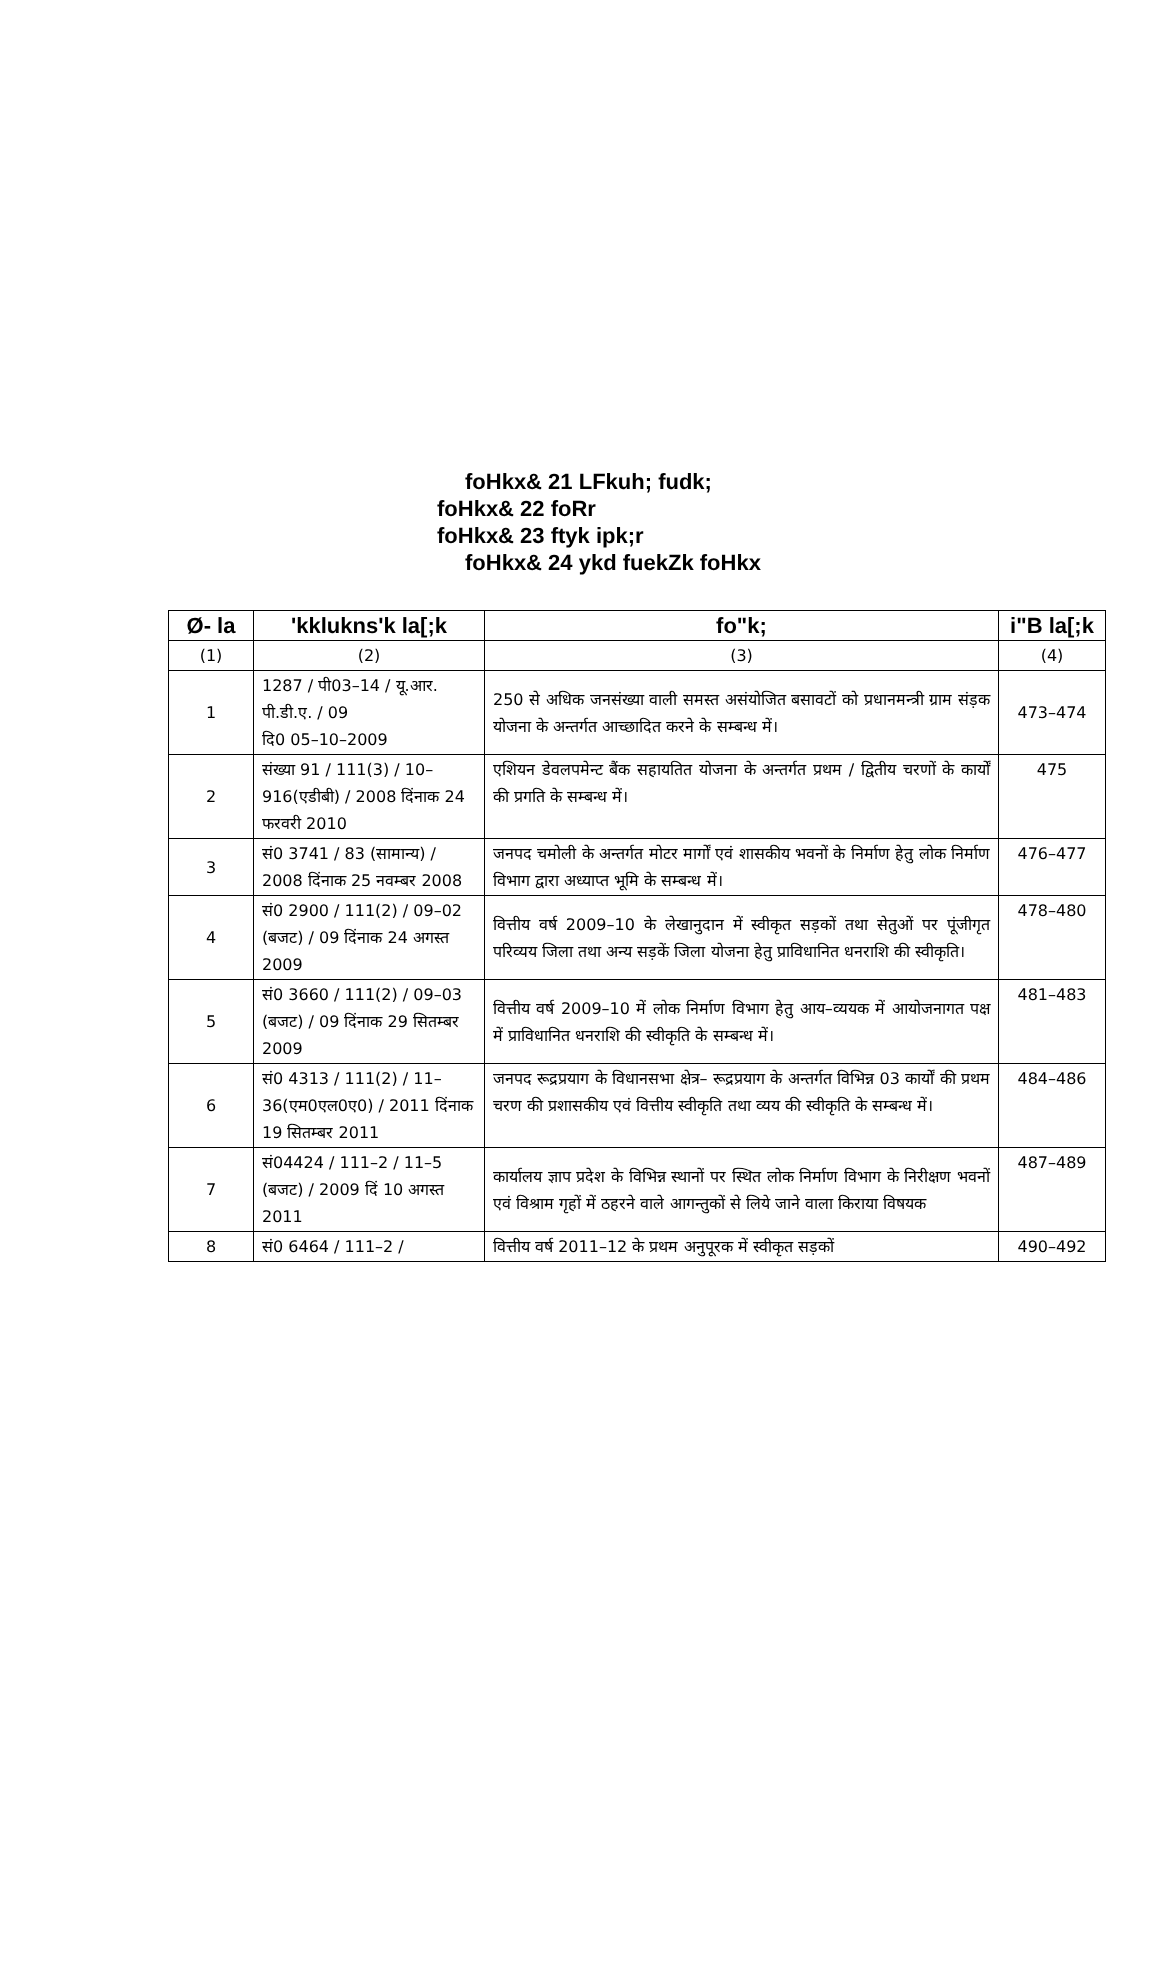foHkx& 21 LFkuh; fudk;
foHkx& 22 foRr
foHkx& 23 ftyk ipk;r
foHkx& 24 ykd fuekZk foHkx
| Ø- la | 'kklukns'k la[;k | fo"k; | i"B la[;k |
| --- | --- | --- | --- |
| (1) | (2) | (3) | (4) |
| 1 | 1287 / पी03–14 / यू.आर. पी.डी.ए. / 09 दि0 05–10–2009 | 250 से अधिक जनसंख्या वाली समस्त असंयोजित बसावटों को प्रधानमन्त्री ग्राम संड़क योजना के अन्तर्गत आच्छादित करने के सम्बन्ध में। | 473–474 |
| 2 | संख्या 91 / 111(3) / 10–916(एडीबी) / 2008 दिंनाक 24 फरवरी 2010 | एशियन डेवलपमेन्ट बैंक सहायतित योजना के अन्तर्गत प्रथम / द्वितीय चरणों के कार्यों की प्रगति के सम्बन्ध में। | 475 |
| 3 | सं0 3741 / 83 (सामान्य) / 2008 दिंनाक 25 नवम्बर 2008 | जनपद चमोली के अन्तर्गत मोटर मार्गों एवं शासकीय भवनों के निर्माण हेतु लोक निर्माण विभाग द्वारा अध्याप्त भूमि के सम्बन्ध में। | 476–477 |
| 4 | सं0 2900 / 111(2) / 09–02 (बजट) / 09 दिंनाक 24 अगस्त 2009 | वित्तीय वर्ष 2009–10 के लेखानुदान में स्वीकृत सड़कों तथा सेतुओं पर पूंजीगृत परिव्यय जिला तथा अन्य सड़कें जिला योजना हेतु प्राविधानित धनराशि की स्वीकृति। | 478–480 |
| 5 | सं0 3660 / 111(2) / 09–03 (बजट) / 09 दिंनाक 29 सितम्बर 2009 | वित्तीय वर्ष 2009–10 में लोक निर्माण विभाग हेतु आय–व्ययक में आयोजनागत पक्ष में प्राविधानित धनराशि की स्वीकृति के सम्बन्ध में। | 481–483 |
| 6 | सं0 4313 / 111(2) / 11–36(एम0एल0ए0) / 2011 दिंनाक 19 सितम्बर 2011 | जनपद रूद्रप्रयाग के विधानसभा क्षेत्र– रूद्रप्रयाग के अन्तर्गत विभिन्न 03 कार्यों की प्रथम चरण की प्रशासकीय एवं वित्तीय स्वीकृति तथा व्यय की स्वीकृति के सम्बन्ध में। | 484–486 |
| 7 | सं04424 / 111–2 / 11–5 (बजट) / 2009 दिं 10 अगस्त 2011 | कार्यालय ज्ञाप प्रदेश के विभिन्न स्थानों पर स्थित लोक निर्माण विभाग के निरीक्षण भवनों एवं विश्राम गृहों में ठहरने वाले आगन्तुकों से लिये जाने वाला किराया विषयक | 487–489 |
| 8 | सं0 6464 / 111–2 / | वित्तीय वर्ष 2011–12 के प्रथम अनुपूरक में स्वीकृत सड़कों | 490–492 |